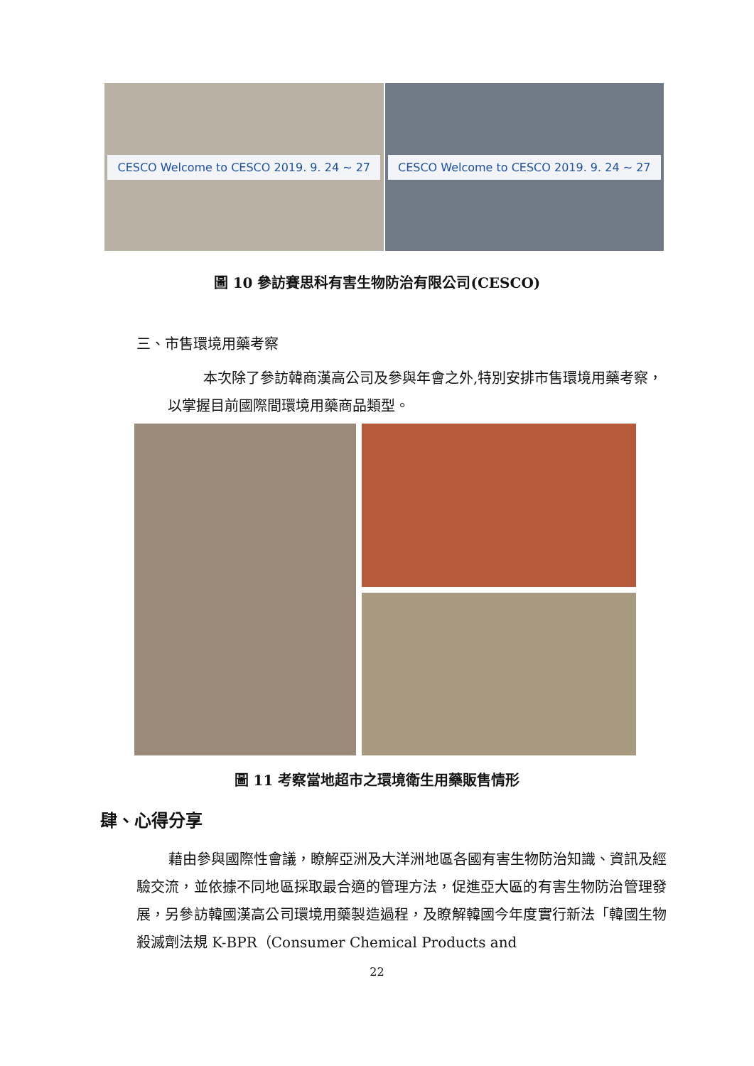CESCO Welcome to CESCO 2019. 9. 24 ~ 27
CESCO Welcome to CESCO 2019. 9. 24 ~ 27
圖 10 參訪賽思科有害生物防治有限公司(CESCO)
三、市售環境用藥考察
本次除了參訪韓商漢高公司及參與年會之外,特別安排市售環境用藥考察，以掌握目前國際間環境用藥商品類型。
圖 11 考察當地超市之環境衛生用藥販售情形
肆、心得分享
藉由參與國際性會議，瞭解亞洲及大洋洲地區各國有害生物防治知識、資訊及經驗交流，並依據不同地區採取最合適的管理方法，促進亞大區的有害生物防治管理發展，另參訪韓國漢高公司環境用藥製造過程，及瞭解韓國今年度實行新法「韓國生物殺滅劑法規 K-BPR（Consumer Chemical Products and
22